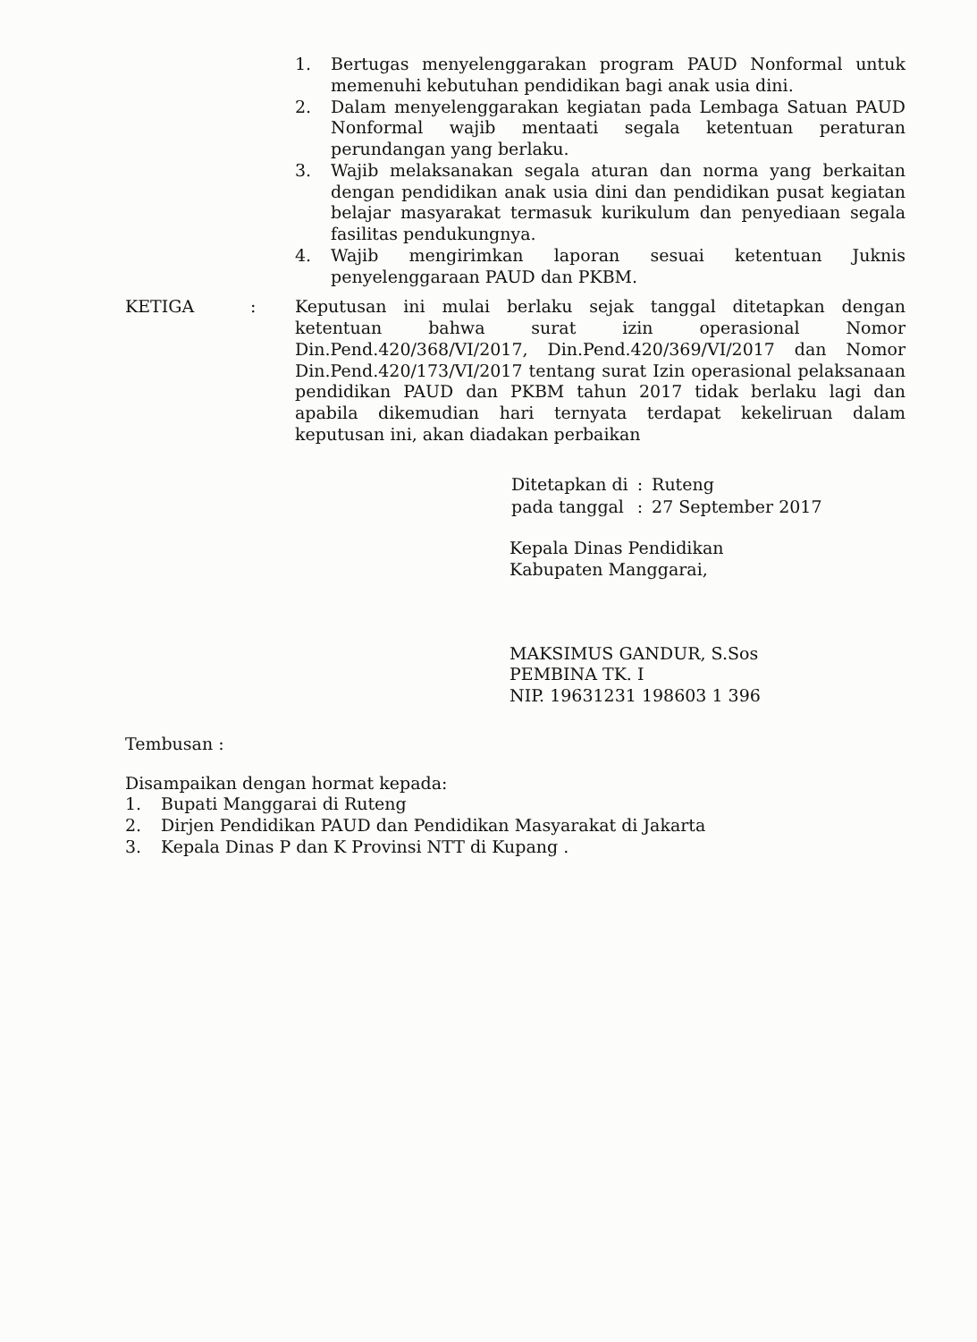1. Bertugas menyelenggarakan program PAUD Nonformal untuk memenuhi kebutuhan pendidikan bagi anak usia dini.
2. Dalam menyelenggarakan kegiatan pada Lembaga Satuan PAUD Nonformal wajib mentaati segala ketentuan peraturan perundangan yang berlaku.
3. Wajib melaksanakan segala aturan dan norma yang berkaitan dengan pendidikan anak usia dini dan pendidikan pusat kegiatan belajar masyarakat termasuk kurikulum dan penyediaan segala fasilitas pendukungnya.
4. Wajib mengirimkan laporan sesuai ketentuan Juknis penyelenggaraan PAUD dan PKBM.
KETIGA : Keputusan ini mulai berlaku sejak tanggal ditetapkan dengan ketentuan bahwa surat izin operasional Nomor Din.Pend.420/368/VI/2017, Din.Pend.420/369/VI/2017 dan Nomor Din.Pend.420/173/VI/2017 tentang surat Izin operasional pelaksanaan pendidikan PAUD dan PKBM tahun 2017 tidak berlaku lagi dan apabila dikemudian hari ternyata terdapat kekeliruan dalam keputusan ini, akan diadakan perbaikan
| Ditetapkan di | : | Ruteng |
| pada tanggal | : | 27 September 2017 |
Kepala Dinas Pendidikan
Kabupaten Manggarai,
MAKSIMUS GANDUR, S.Sos
PEMBINA TK. I
NIP. 19631231 198603 1 396
Tembusan :
Disampaikan dengan hormat kepada:
1. Bupati Manggarai di Ruteng
2. Dirjen Pendidikan PAUD dan Pendidikan Masyarakat di Jakarta
3. Kepala Dinas P dan K Provinsi NTT di Kupang .